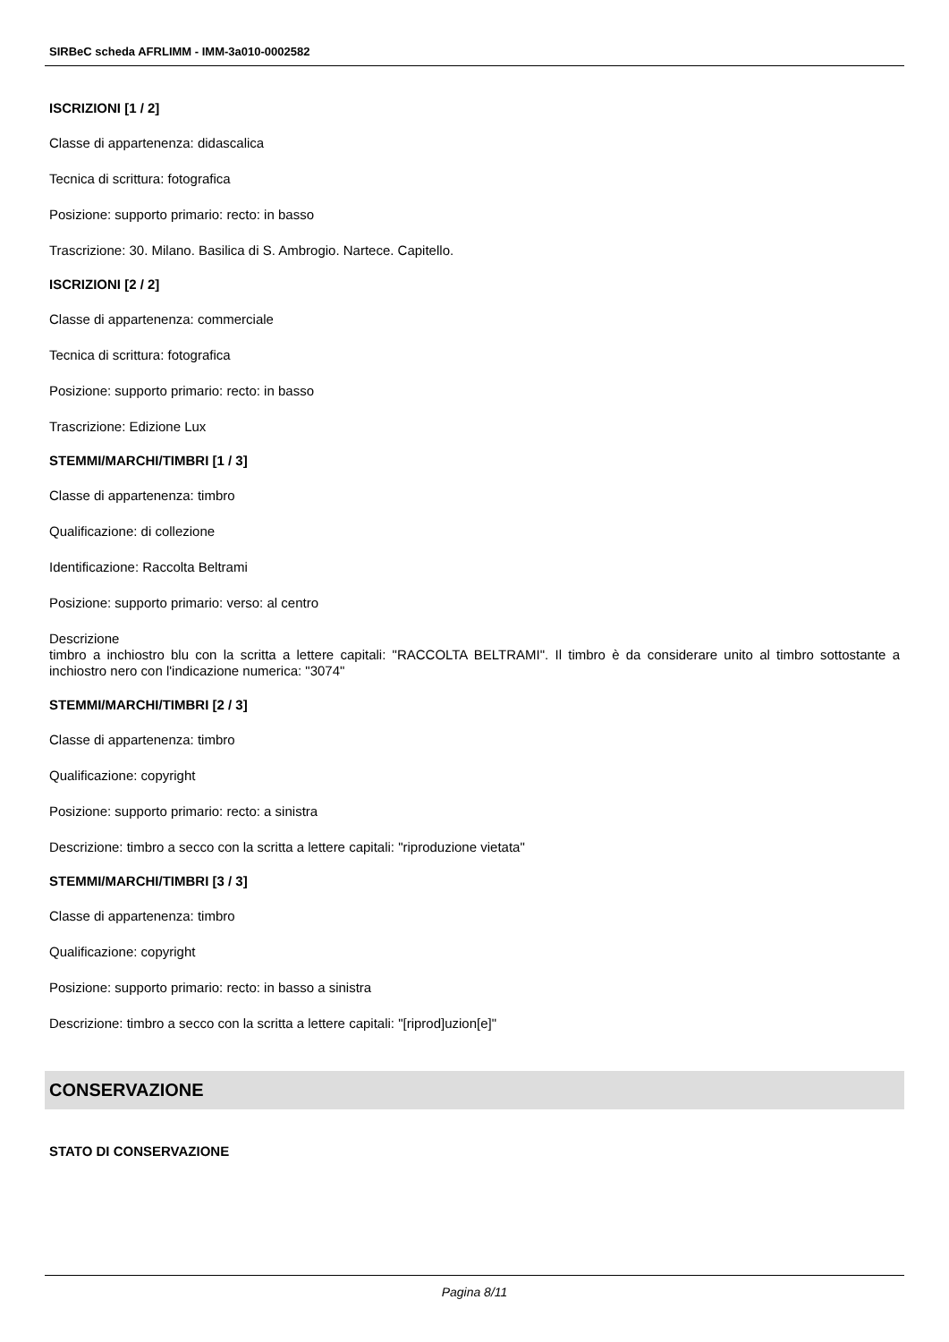SIRBeC scheda AFRLIMM - IMM-3a010-0002582
ISCRIZIONI [1 / 2]
Classe di appartenenza: didascalica
Tecnica di scrittura: fotografica
Posizione: supporto primario: recto: in basso
Trascrizione: 30. Milano. Basilica di S. Ambrogio. Nartece. Capitello.
ISCRIZIONI [2 / 2]
Classe di appartenenza: commerciale
Tecnica di scrittura: fotografica
Posizione: supporto primario: recto: in basso
Trascrizione: Edizione Lux
STEMMI/MARCHI/TIMBRI [1 / 3]
Classe di appartenenza: timbro
Qualificazione: di collezione
Identificazione: Raccolta Beltrami
Posizione: supporto primario: verso: al centro
Descrizione
timbro a inchiostro blu con la scritta a lettere capitali: "RACCOLTA BELTRAMI". Il timbro è da considerare unito al timbro sottostante a inchiostro nero con l'indicazione numerica: "3074"
STEMMI/MARCHI/TIMBRI [2 / 3]
Classe di appartenenza: timbro
Qualificazione: copyright
Posizione: supporto primario: recto: a sinistra
Descrizione: timbro a secco con la scritta a lettere capitali: "riproduzione vietata"
STEMMI/MARCHI/TIMBRI [3 / 3]
Classe di appartenenza: timbro
Qualificazione: copyright
Posizione: supporto primario: recto: in basso a sinistra
Descrizione: timbro a secco con la scritta a lettere capitali: "[riprod]uzion[e]"
CONSERVAZIONE
STATO DI CONSERVAZIONE
Pagina 8/11